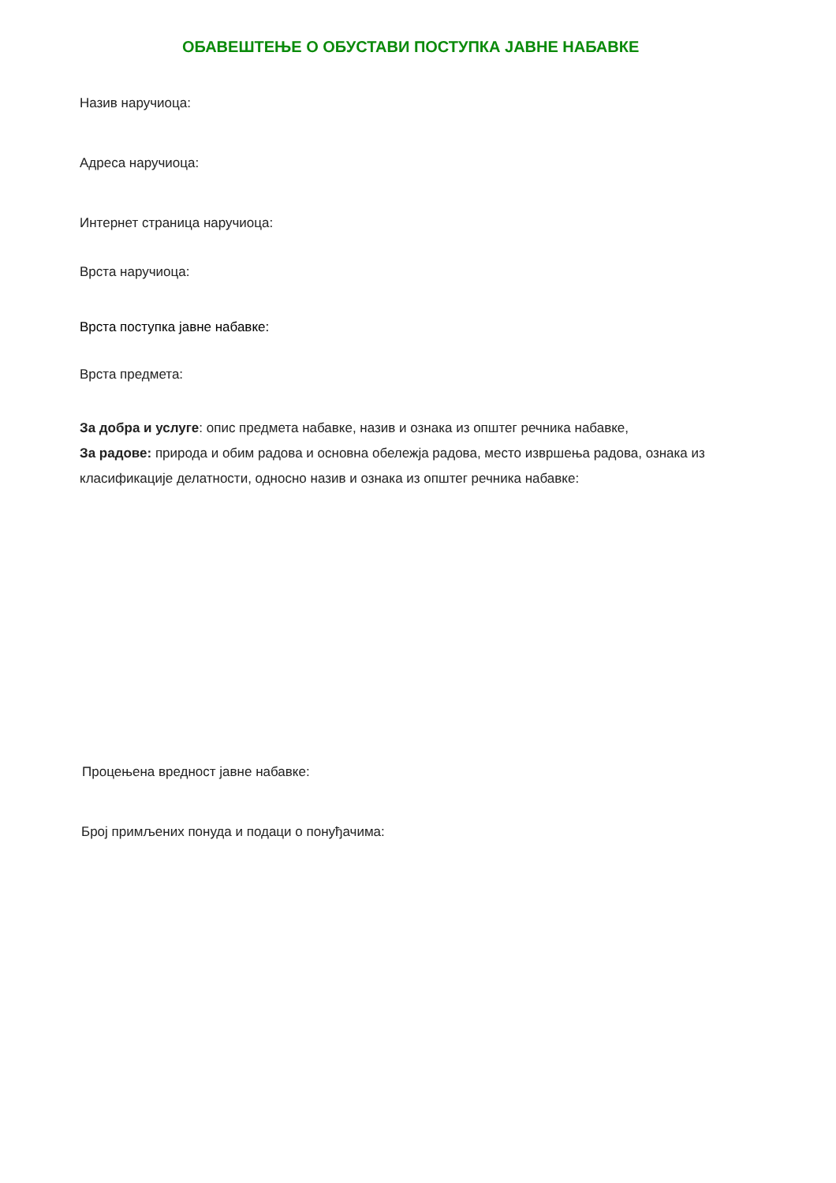ОБАВЕШТЕЊЕ О ОБУСТАВИ ПОСТУПКА ЈАВНЕ НАБАВКЕ
Назив наручиоца:
Адреса наручиоца:
Интернет страница наручиоца:
Врста наручиоца:
Врста поступка јавне набавке:
Врста предмета:
За добра и услуге: опис предмета набавке, назив и ознака из општег речника набавке,
За радове: природа и обим радова и основна обележја радова, место извршења радова, ознака из класификације делатности, односно назив и ознака из општег речника набавке:
Процењена вредност јавне набавке:
Број примљених понуда и подаци о понуђачима: